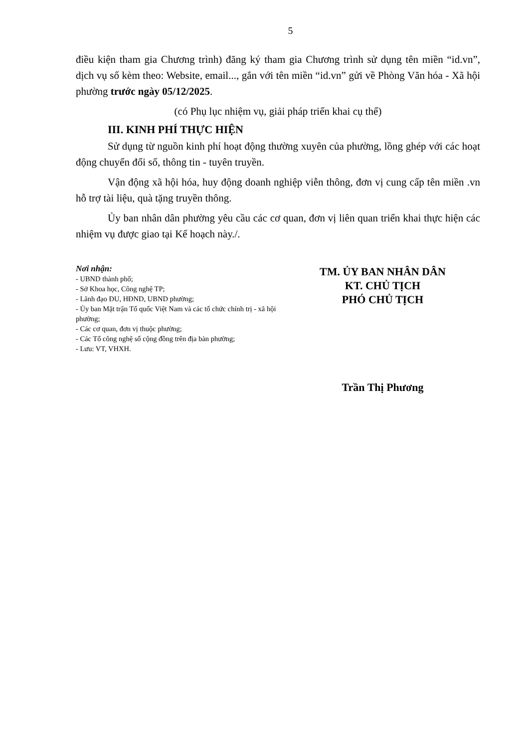5
điều kiện tham gia Chương trình) đăng ký tham gia Chương trình sử dụng tên miền “id.vn”, dịch vụ số kèm theo: Website, email..., gắn với tên miền “id.vn” gửi về Phòng Văn hóa - Xã hội phường trước ngày 05/12/2025.
(có Phụ lục nhiệm vụ, giải pháp triển khai cụ thể)
III. KINH PHÍ THỰC HIỆN
Sử dụng từ nguồn kinh phí hoạt động thường xuyên của phường, lồng ghép với các hoạt động chuyển đổi số, thông tin - tuyên truyền.
Vận động xã hội hóa, huy động doanh nghiệp viễn thông, đơn vị cung cấp tên miền .vn hỗ trợ tài liệu, quà tặng truyền thông.
Ủy ban nhân dân phường yêu cầu các cơ quan, đơn vị liên quan triển khai thực hiện các nhiệm vụ được giao tại Kế hoạch này./.
Nơi nhận:
- UBND thành phố;
- Sở Khoa học, Công nghệ TP;
- Lãnh đạo ĐU, HĐND, UBND phường;
- Ủy ban Mặt trận Tổ quốc Việt Nam và các tổ chức chính trị - xã hội phường;
- Các cơ quan, đơn vị thuộc phường;
- Các Tổ công nghệ số cộng đồng trên địa bàn phường;
- Lưu: VT, VHXH.
TM. ỦY BAN NHÂN DÂN
KT. CHỦ TỊCH
PHÓ CHỦ TỊCH
Trần Thị Phương